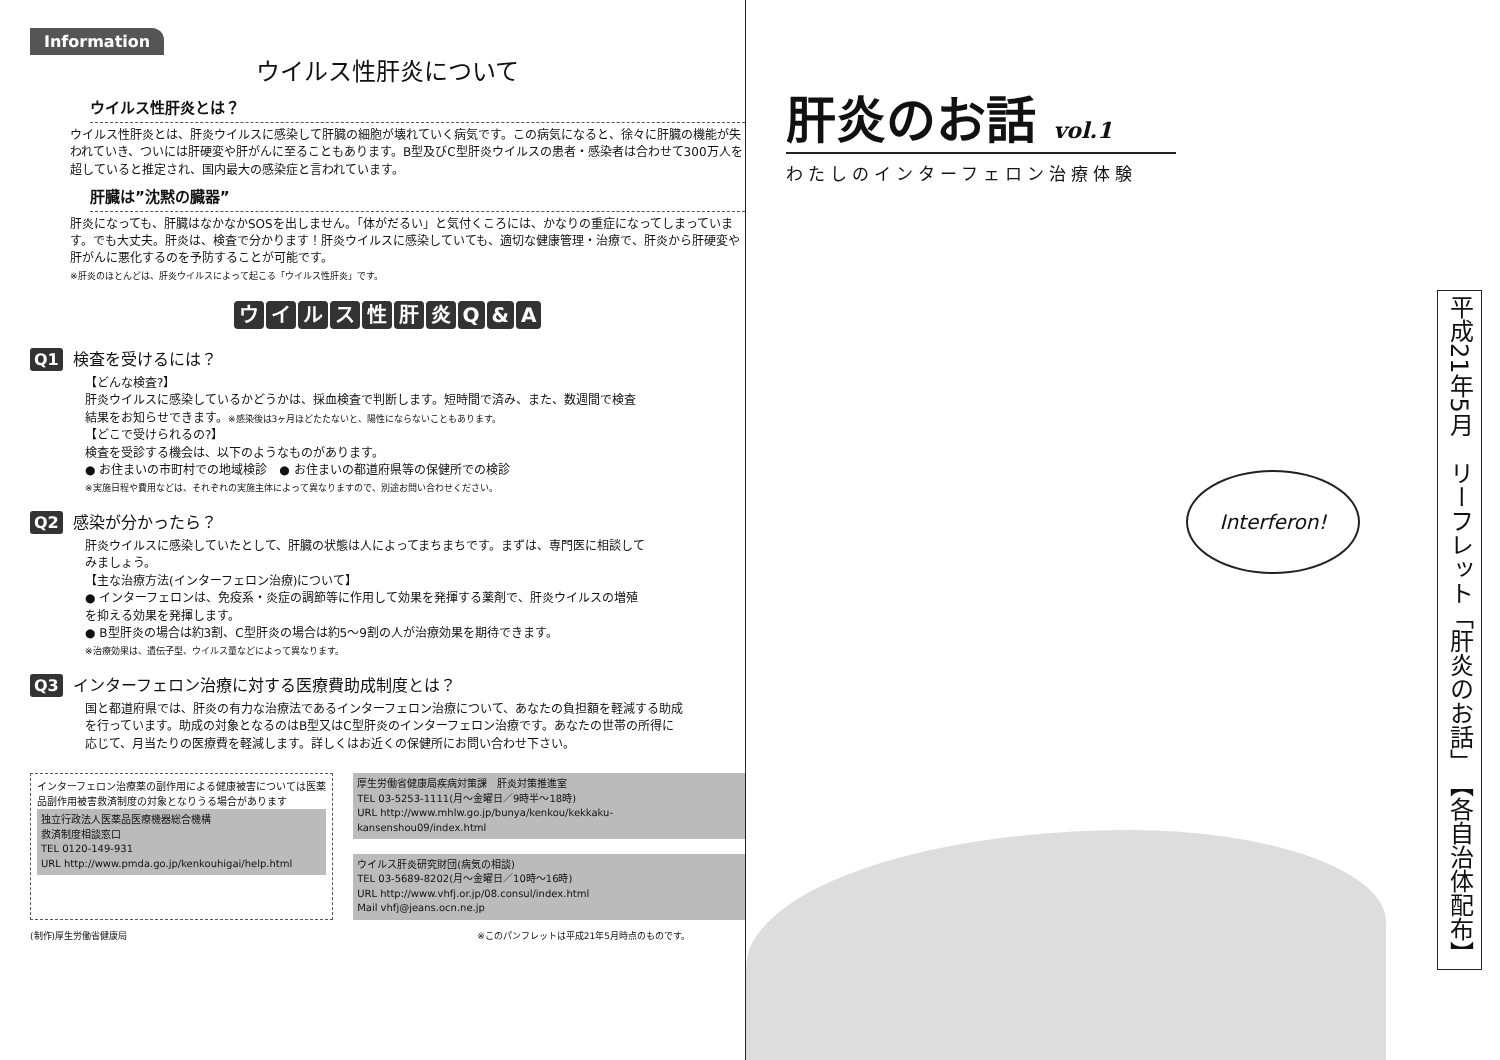Information
ウイルス性肝炎について
ウイルス性肝炎とは？
ウイルス性肝炎とは、肝炎ウイルスに感染して肝臓の細胞が壊れていく病気です。この病気になると、徐々に肝臓の機能が失われていき、ついには肝硬変や肝がんに至ることもあります。B型及びC型肝炎ウイルスの患者・感染者は合わせて300万人を超していると推定され、国内最大の感染症と言われています。
肝臓は”沈黙の臓器”
肝炎になっても、肝臓はなかなかSOSを出しません。「体がだるい」と気付くころには、かなりの重症になってしまっています。でも大丈夫。肝炎は、検査で分かります！肝炎ウイルスに感染していても、適切な健康管理・治療で、肝炎から肝硬変や肝がんに悪化するのを予防することが可能です。
※肝炎のほとんどは、肝炎ウイルスによって起こる「ウイルス性肝炎」です。
ウイルス性肝炎Q & A
Q1 検査を受けるには？
【どんな検査?】
肝炎ウイルスに感染しているかどうかは、採血検査で判断します。短時間で済み、また、数週間で検査結果をお知らせできます。※感染後は3ヶ月ほどたたないと、陽性にならないこともあります。
【どこで受けられるの?】
検査を受診する機会は、以下のようなものがあります。
● お住まいの市町村での地域検診　● お住まいの都道府県等の保健所での検診
※実施日程や費用などは、それぞれの実施主体によって異なりますので、別途お問い合わせください。
Q2 感染が分かったら？
肝炎ウイルスに感染していたとして、肝臓の状態は人によってまちまちです。まずは、専門医に相談してみましょう。
【主な治療方法(インターフェロン治療)について】
● インターフェロンは、免疫系・炎症の調節等に作用して効果を発揮する薬剤で、肝炎ウイルスの増殖を抑える効果を発揮します。
● B型肝炎の場合は約3割、C型肝炎の場合は約5～9割の人が治療効果を期待できます。
※治療効果は、遺伝子型、ウイルス量などによって異なります。
Q3 インターフェロン治療に対する医療費助成制度とは？
国と都道府県では、肝炎の有力な治療法であるインターフェロン治療について、あなたの負担額を軽減する助成を行っています。助成の対象となるのはB型又はC型肝炎のインターフェロン治療です。あなたの世帯の所得に応じて、月当たりの医療費を軽減します。詳しくはお近くの保健所にお問い合わせ下さい。
インターフェロン治療薬の副作用による健康被害については医薬品副作用被害救済制度の対象となりうる場合があります
独立行政法人医薬品医療機器総合機構
救済制度相談窓口
TEL 0120-149-931
URL http://www.pmda.go.jp/kenkouhigai/help.html
厚生労働省健康局疾病対策課　肝炎対策推進室
TEL 03-5253-1111(月～金曜日／9時半～18時)
URL http://www.mhlw.go.jp/bunya/kenkou/kekkaku-kansenshou09/index.html
ウイルス肝炎研究財団(病気の相談)
TEL 03-5689-8202(月～金曜日／10時～16時)
URL http://www.vhfj.or.jp/08.consul/index.html
Mail vhfj@jeans.ocn.ne.jp
(制作)厚生労働省健康局 ※このパンフレットは平成21年5月時点のものです。
肝炎のお話 vol.1
わたしのインターフェロン治療体験
Interferon!
平成21年5月　リーフレット「肝炎のお話」　【各自治体配布】